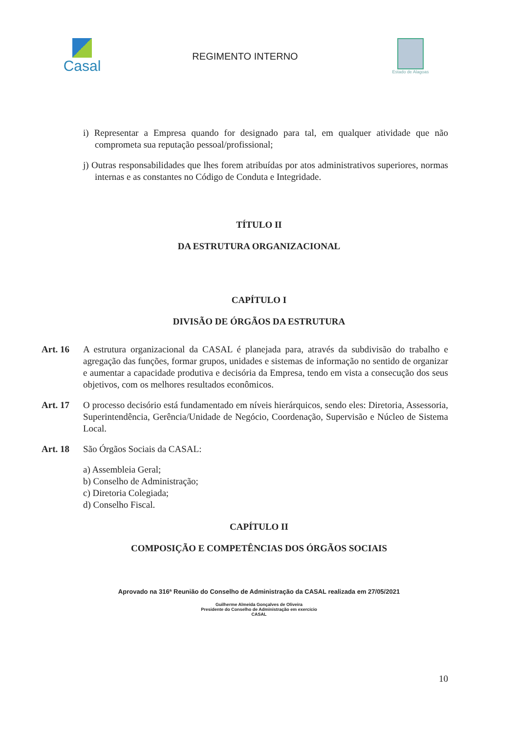Casal
REGIMENTO INTERNO
Estado de Alagoas
i) Representar a Empresa quando for designado para tal, em qualquer atividade que não comprometa sua reputação pessoal/profissional;
j) Outras responsabilidades que lhes forem atribuídas por atos administrativos superiores, normas internas e as constantes no Código de Conduta e Integridade.
TÍTULO II
DA ESTRUTURA ORGANIZACIONAL
CAPÍTULO I
DIVISÃO DE ÓRGÃOS DA ESTRUTURA
Art. 16 A estrutura organizacional da CASAL é planejada para, através da subdivisão do trabalho e agregação das funções, formar grupos, unidades e sistemas de informação no sentido de organizar e aumentar a capacidade produtiva e decisória da Empresa, tendo em vista a consecução dos seus objetivos, com os melhores resultados econômicos.
Art. 17 O processo decisório está fundamentado em níveis hierárquicos, sendo eles: Diretoria, Assessoria, Superintendência, Gerência/Unidade de Negócio, Coordenação, Supervisão e Núcleo de Sistema Local.
Art. 18 São Órgãos Sociais da CASAL:
a) Assembleia Geral;
b) Conselho de Administração;
c) Diretoria Colegiada;
d) Conselho Fiscal.
CAPÍTULO II
COMPOSIÇÃO E COMPETÊNCIAS DOS ÓRGÃOS SOCIAIS
Aprovado na 316ª Reunião do Conselho de Administração da CASAL realizada em 27/05/2021
Guilherme Almeida Gonçalves de Oliveira
Presidente do Conselho de Administração em exercício
CASAL
10